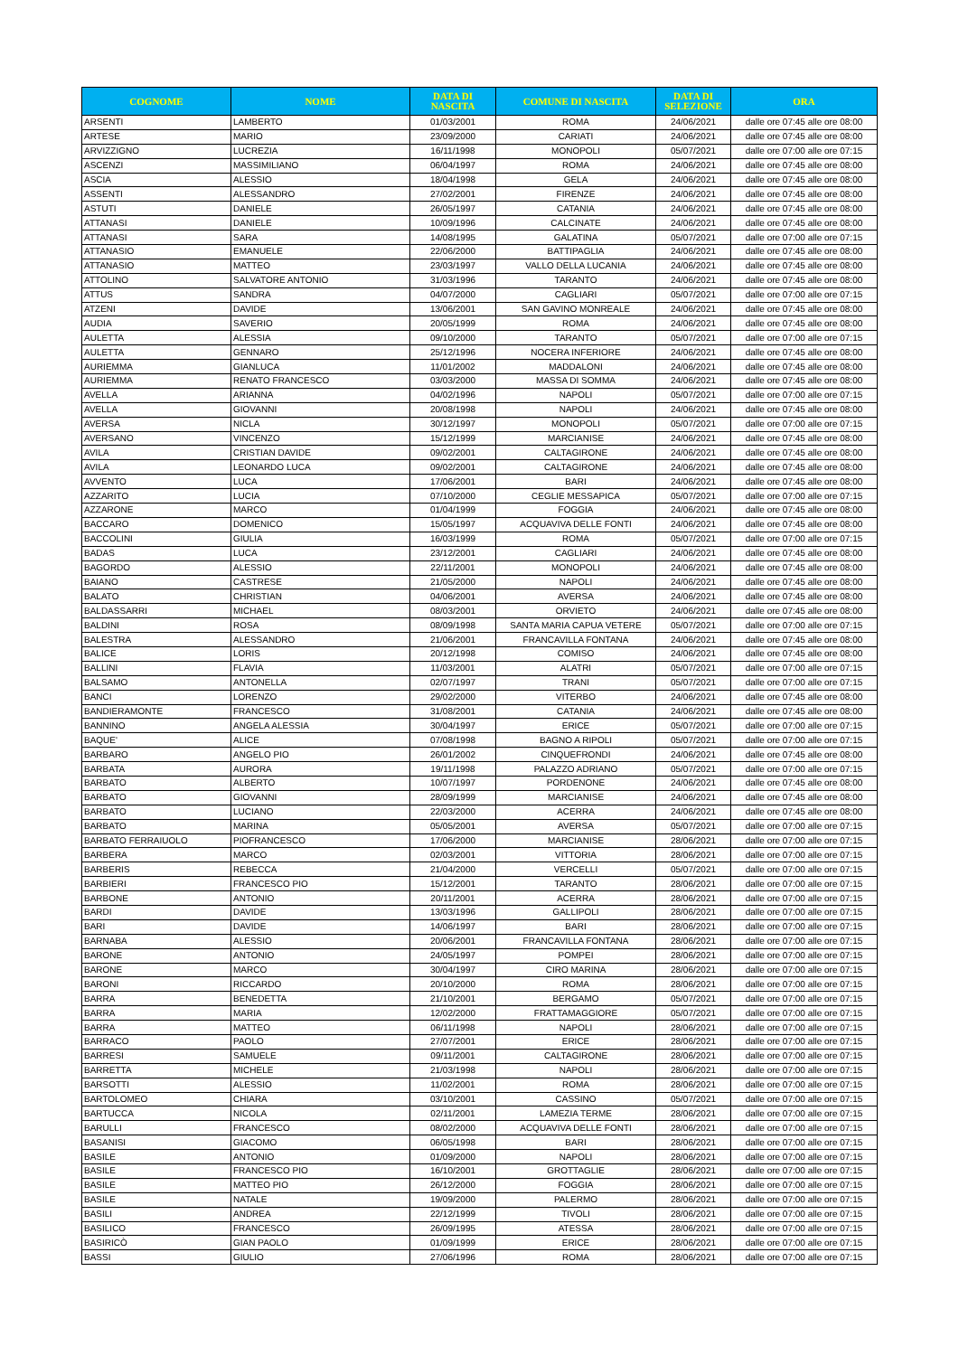| COGNOME | NOME | DATA DI NASCITA | COMUNE DI NASCITA | DATA DI SELEZIONE | ORA |
| --- | --- | --- | --- | --- | --- |
| ARSENTI | LAMBERTO | 01/03/2001 | ROMA | 24/06/2021 | dalle ore 07:45 alle ore 08:00 |
| ARTESE | MARIO | 23/09/2000 | CARIATI | 24/06/2021 | dalle ore 07:45 alle ore 08:00 |
| ARVIZZIGNO | LUCREZIA | 16/11/1998 | MONOPOLI | 05/07/2021 | dalle ore 07:00 alle ore 07:15 |
| ASCENZI | MASSIMILIANO | 06/04/1997 | ROMA | 24/06/2021 | dalle ore 07:45 alle ore 08:00 |
| ASCIA | ALESSIO | 18/04/1998 | GELA | 24/06/2021 | dalle ore 07:45 alle ore 08:00 |
| ASSENTI | ALESSANDRO | 27/02/2001 | FIRENZE | 24/06/2021 | dalle ore 07:45 alle ore 08:00 |
| ASTUTI | DANIELE | 26/05/1997 | CATANIA | 24/06/2021 | dalle ore 07:45 alle ore 08:00 |
| ATTANASI | DANIELE | 10/09/1996 | CALCINATE | 24/06/2021 | dalle ore 07:45 alle ore 08:00 |
| ATTANASI | SARA | 14/08/1995 | GALATINA | 05/07/2021 | dalle ore 07:00 alle ore 07:15 |
| ATTANASIO | EMANUELE | 22/06/2000 | BATTIPAGLIA | 24/06/2021 | dalle ore 07:45 alle ore 08:00 |
| ATTANASIO | MATTEO | 23/03/1997 | VALLO DELLA LUCANIA | 24/06/2021 | dalle ore 07:45 alle ore 08:00 |
| ATTOLINO | SALVATORE ANTONIO | 31/03/1996 | TARANTO | 24/06/2021 | dalle ore 07:45 alle ore 08:00 |
| ATTUS | SANDRA | 04/07/2000 | CAGLIARI | 05/07/2021 | dalle ore 07:00 alle ore 07:15 |
| ATZENI | DAVIDE | 13/06/2001 | SAN GAVINO MONREALE | 24/06/2021 | dalle ore 07:45 alle ore 08:00 |
| AUDIA | SAVERIO | 20/05/1999 | ROMA | 24/06/2021 | dalle ore 07:45 alle ore 08:00 |
| AULETTA | ALESSIA | 09/10/2000 | TARANTO | 05/07/2021 | dalle ore 07:00 alle ore 07:15 |
| AULETTA | GENNARO | 25/12/1996 | NOCERA INFERIORE | 24/06/2021 | dalle ore 07:45 alle ore 08:00 |
| AURIEMMA | GIANLUCA | 11/01/2002 | MADDALONI | 24/06/2021 | dalle ore 07:45 alle ore 08:00 |
| AURIEMMA | RENATO FRANCESCO | 03/03/2000 | MASSA DI SOMMA | 24/06/2021 | dalle ore 07:45 alle ore 08:00 |
| AVELLA | ARIANNA | 04/02/1996 | NAPOLI | 05/07/2021 | dalle ore 07:00 alle ore 07:15 |
| AVELLA | GIOVANNI | 20/08/1998 | NAPOLI | 24/06/2021 | dalle ore 07:45 alle ore 08:00 |
| AVERSA | NICLA | 30/12/1997 | MONOPOLI | 05/07/2021 | dalle ore 07:00 alle ore 07:15 |
| AVERSANO | VINCENZO | 15/12/1999 | MARCIANISE | 24/06/2021 | dalle ore 07:45 alle ore 08:00 |
| AVILA | CRISTIAN DAVIDE | 09/02/2001 | CALTAGIRONE | 24/06/2021 | dalle ore 07:45 alle ore 08:00 |
| AVILA | LEONARDO LUCA | 09/02/2001 | CALTAGIRONE | 24/06/2021 | dalle ore 07:45 alle ore 08:00 |
| AVVENTO | LUCA | 17/06/2001 | BARI | 24/06/2021 | dalle ore 07:45 alle ore 08:00 |
| AZZARITO | LUCIA | 07/10/2000 | CEGLIE MESSAPICA | 05/07/2021 | dalle ore 07:00 alle ore 07:15 |
| AZZARONE | MARCO | 01/04/1999 | FOGGIA | 24/06/2021 | dalle ore 07:45 alle ore 08:00 |
| BACCARO | DOMENICO | 15/05/1997 | ACQUAVIVA DELLE FONTI | 24/06/2021 | dalle ore 07:45 alle ore 08:00 |
| BACCOLINI | GIULIA | 16/03/1999 | ROMA | 05/07/2021 | dalle ore 07:00 alle ore 07:15 |
| BADAS | LUCA | 23/12/2001 | CAGLIARI | 24/06/2021 | dalle ore 07:45 alle ore 08:00 |
| BAGORDO | ALESSIO | 22/11/2001 | MONOPOLI | 24/06/2021 | dalle ore 07:45 alle ore 08:00 |
| BAIANO | CASTRESE | 21/05/2000 | NAPOLI | 24/06/2021 | dalle ore 07:45 alle ore 08:00 |
| BALATO | CHRISTIAN | 04/06/2001 | AVERSA | 24/06/2021 | dalle ore 07:45 alle ore 08:00 |
| BALDASSARRI | MICHAEL | 08/03/2001 | ORVIETO | 24/06/2021 | dalle ore 07:45 alle ore 08:00 |
| BALDINI | ROSA | 08/09/1998 | SANTA MARIA CAPUA VETERE | 05/07/2021 | dalle ore 07:00 alle ore 07:15 |
| BALESTRA | ALESSANDRO | 21/06/2001 | FRANCAVILLA FONTANA | 24/06/2021 | dalle ore 07:45 alle ore 08:00 |
| BALICE | LORIS | 20/12/1998 | COMISO | 24/06/2021 | dalle ore 07:45 alle ore 08:00 |
| BALLINI | FLAVIA | 11/03/2001 | ALATRI | 05/07/2021 | dalle ore 07:00 alle ore 07:15 |
| BALSAMO | ANTONELLA | 02/07/1997 | TRANI | 05/07/2021 | dalle ore 07:00 alle ore 07:15 |
| BANCI | LORENZO | 29/02/2000 | VITERBO | 24/06/2021 | dalle ore 07:45 alle ore 08:00 |
| BANDIERAMONTE | FRANCESCO | 31/08/2001 | CATANIA | 24/06/2021 | dalle ore 07:45 alle ore 08:00 |
| BANNINO | ANGELA ALESSIA | 30/04/1997 | ERICE | 05/07/2021 | dalle ore 07:00 alle ore 07:15 |
| BAQUE' | ALICE | 07/08/1998 | BAGNO A RIPOLI | 05/07/2021 | dalle ore 07:00 alle ore 07:15 |
| BARBARO | ANGELO PIO | 26/01/2002 | CINQUEFRONDI | 24/06/2021 | dalle ore 07:45 alle ore 08:00 |
| BARBATA | AURORA | 19/11/1998 | PALAZZO ADRIANO | 05/07/2021 | dalle ore 07:00 alle ore 07:15 |
| BARBATO | ALBERTO | 10/07/1997 | PORDENONE | 24/06/2021 | dalle ore 07:45 alle ore 08:00 |
| BARBATO | GIOVANNI | 28/09/1999 | MARCIANISE | 24/06/2021 | dalle ore 07:45 alle ore 08:00 |
| BARBATO | LUCIANO | 22/03/2000 | ACERRA | 24/06/2021 | dalle ore 07:45 alle ore 08:00 |
| BARBATO | MARINA | 05/05/2001 | AVERSA | 05/07/2021 | dalle ore 07:00 alle ore 07:15 |
| BARBATO FERRAIUOLO | PIOFRANCESCO | 17/06/2000 | MARCIANISE | 28/06/2021 | dalle ore 07:00 alle ore 07:15 |
| BARBERA | MARCO | 02/03/2001 | VITTORIA | 28/06/2021 | dalle ore 07:00 alle ore 07:15 |
| BARBERIS | REBECCA | 21/04/2000 | VERCELLI | 05/07/2021 | dalle ore 07:00 alle ore 07:15 |
| BARBIERI | FRANCESCO PIO | 15/12/2001 | TARANTO | 28/06/2021 | dalle ore 07:00 alle ore 07:15 |
| BARBONE | ANTONIO | 20/11/2001 | ACERRA | 28/06/2021 | dalle ore 07:00 alle ore 07:15 |
| BARDI | DAVIDE | 13/03/1996 | GALLIPOLI | 28/06/2021 | dalle ore 07:00 alle ore 07:15 |
| BARI | DAVIDE | 14/06/1997 | BARI | 28/06/2021 | dalle ore 07:00 alle ore 07:15 |
| BARNABA | ALESSIO | 20/06/2001 | FRANCAVILLA FONTANA | 28/06/2021 | dalle ore 07:00 alle ore 07:15 |
| BARONE | ANTONIO | 24/05/1997 | POMPEI | 28/06/2021 | dalle ore 07:00 alle ore 07:15 |
| BARONE | MARCO | 30/04/1997 | CIRO MARINA | 28/06/2021 | dalle ore 07:00 alle ore 07:15 |
| BARONI | RICCARDO | 20/10/2000 | ROMA | 28/06/2021 | dalle ore 07:00 alle ore 07:15 |
| BARRA | BENEDETTA | 21/10/2001 | BERGAMO | 05/07/2021 | dalle ore 07:00 alle ore 07:15 |
| BARRA | MARIA | 12/02/2000 | FRATTAMAGGIORE | 05/07/2021 | dalle ore 07:00 alle ore 07:15 |
| BARRA | MATTEO | 06/11/1998 | NAPOLI | 28/06/2021 | dalle ore 07:00 alle ore 07:15 |
| BARRACO | PAOLO | 27/07/2001 | ERICE | 28/06/2021 | dalle ore 07:00 alle ore 07:15 |
| BARRESI | SAMUELE | 09/11/2001 | CALTAGIRONE | 28/06/2021 | dalle ore 07:00 alle ore 07:15 |
| BARRETTA | MICHELE | 21/03/1998 | NAPOLI | 28/06/2021 | dalle ore 07:00 alle ore 07:15 |
| BARSOTTI | ALESSIO | 11/02/2001 | ROMA | 28/06/2021 | dalle ore 07:00 alle ore 07:15 |
| BARTOLOMEO | CHIARA | 03/10/2001 | CASSINO | 05/07/2021 | dalle ore 07:00 alle ore 07:15 |
| BARTUCCA | NICOLA | 02/11/2001 | LAMEZIA TERME | 28/06/2021 | dalle ore 07:00 alle ore 07:15 |
| BARULLI | FRANCESCO | 08/02/2000 | ACQUAVIVA DELLE FONTI | 28/06/2021 | dalle ore 07:00 alle ore 07:15 |
| BASANISI | GIACOMO | 06/05/1998 | BARI | 28/06/2021 | dalle ore 07:00 alle ore 07:15 |
| BASILE | ANTONIO | 01/09/2000 | NAPOLI | 28/06/2021 | dalle ore 07:00 alle ore 07:15 |
| BASILE | FRANCESCO PIO | 16/10/2001 | GROTTAGLIE | 28/06/2021 | dalle ore 07:00 alle ore 07:15 |
| BASILE | MATTEO PIO | 26/12/2000 | FOGGIA | 28/06/2021 | dalle ore 07:00 alle ore 07:15 |
| BASILE | NATALE | 19/09/2000 | PALERMO | 28/06/2021 | dalle ore 07:00 alle ore 07:15 |
| BASILI | ANDREA | 22/12/1999 | TIVOLI | 28/06/2021 | dalle ore 07:00 alle ore 07:15 |
| BASILICO | FRANCESCO | 26/09/1995 | ATESSA | 28/06/2021 | dalle ore 07:00 alle ore 07:15 |
| BASIRICÒ | GIAN PAOLO | 01/09/1999 | ERICE | 28/06/2021 | dalle ore 07:00 alle ore 07:15 |
| BASSI | GIULIO | 27/06/1996 | ROMA | 28/06/2021 | dalle ore 07:00 alle ore 07:15 |